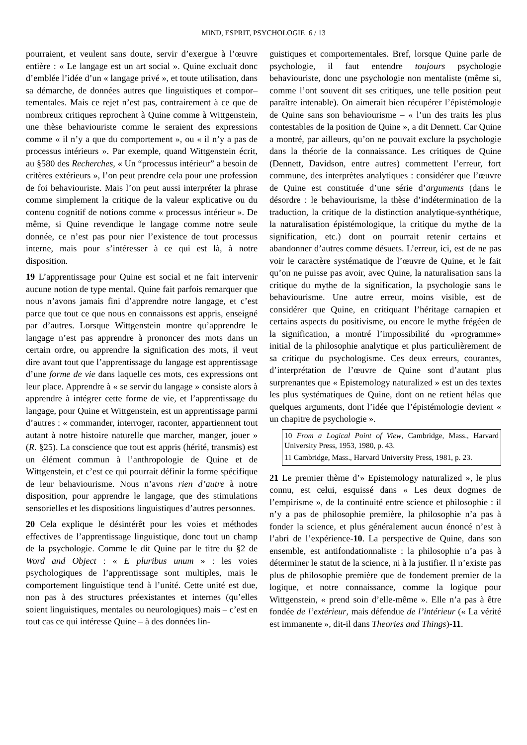MIND, ESPRIT, PSYCHOLOGIE 6 / 13
pourraient, et veulent sans doute, servir d’exergue à l’œuvre entière : « Le langage est un art social ». Quine excluait donc d’emblée l’idée d’un « langage privé », et toute utilisation, dans sa démarche, de données autres que linguistiques et compor–tementales. Mais ce rejet n’est pas, contrairement à ce que de nombreux critiques reprochent à Quine comme à Wittgenstein, une thèse behaviouriste comme le seraient des expressions comme « il n’y a que du comportement », ou « il n’y a pas de processus intérieurs ». Par exemple, quand Wittgenstein écrit, au §580 des Recherches, « Un “processus intérieur” a besoin de critères extérieurs », l’on peut prendre cela pour une profession de foi behaviouriste. Mais l’on peut aussi interpréter la phrase comme simplement la critique de la valeur explicative ou du contenu cognitif de notions comme « processus intérieur ». De même, si Quine revendique le langage comme notre seule donnée, ce n’est pas pour nier l’existence de tout processus interne, mais pour s’intéresser à ce qui est là, à notre disposition.
19 L’apprentissage pour Quine est social et ne fait intervenir aucune notion de type mental. Quine fait parfois remarquer que nous n’avons jamais fini d’apprendre notre langage, et c’est parce que tout ce que nous en connaissons est appris, enseigné par d’autres. Lorsque Wittgenstein montre qu’apprendre le langage n’est pas apprendre à prononcer des mots dans un certain ordre, ou apprendre la signification des mots, il veut dire avant tout que l’apprentissage du langage est apprentissage d’une forme de vie dans laquelle ces mots, ces expressions ont leur place. Apprendre à « se servir du langage » consiste alors à apprendre à intégrer cette forme de vie, et l’apprentissage du langage, pour Quine et Wittgenstein, est un apprentissage parmi d’autres : « commander, interroger, raconter, appartiennent tout autant à notre histoire naturelle que marcher, manger, jouer » (R. §25). La conscience que tout est appris (hérité, transmis) est un élément commun à l’anthropologie de Quine et de Wittgenstein, et c’est ce qui pourrait définir la forme spécifique de leur behaviourisme. Nous n’avons rien d’autre à notre disposition, pour apprendre le langage, que des stimulations sensorielles et les dispositions linguistiques d’autres personnes.
20 Cela explique le désintérêt pour les voies et méthodes effectives de l’apprentissage linguistique, donc tout un champ de la psychologie. Comme le dit Quine par le titre du §2 de Word and Object : « E pluribus unum » : les voies psychologiques de l’apprentissage sont multiples, mais le comportement linguistique tend à l’unité. Cette unité est due, non pas à des structures préexistantes et internes (qu’elles soient linguistiques, mentales ou neurologiques) mais – c’est en tout cas ce qui intéresse Quine – à des données lin-
guistiques et comportementales. Bref, lorsque Quine parle de psychologie, il faut entendre toujours psychologie behaviouriste, donc une psychologie non mentaliste (même si, comme l’ont souvent dit ses critiques, une telle position peut paraître intenable). On aimerait bien récupérer l’épistémologie de Quine sans son behaviourisme – « l’un des traits les plus contestables de la position de Quine », a dit Dennett. Car Quine a montré, par ailleurs, qu’on ne pouvait exclure la psychologie dans la théorie de la connaissance. Les critiques de Quine (Dennett, Davidson, entre autres) commettent l’erreur, fort commune, des interprètes analytiques : considérer que l’œuvre de Quine est constituée d’une série d’arguments (dans le désordre : le behaviourisme, la thèse d’indétermination de la traduction, la critique de la distinction analytique-synthétique, la naturalisation épistémologique, la critique du mythe de la signification, etc.) dont on pourrait retenir certains et abandonner d’autres comme désuets. L’erreur, ici, est de ne pas voir le caractère systématique de l’œuvre de Quine, et le fait qu’on ne puisse pas avoir, avec Quine, la naturalisation sans la critique du mythe de la signification, la psychologie sans le behaviourisme. Une autre erreur, moins visible, est de considérer que Quine, en critiquant l’héritage carnapien et certains aspects du positivisme, ou encore le mythe frégéen de la signification, a montré l’impossibilité du «programme» initial de la philosophie analytique et plus particulièrement de sa critique du psychologisme. Ces deux erreurs, courantes, d’interprétation de l’œuvre de Quine sont d’autant plus surprenantes que « Epistemology naturalized » est un des textes les plus systématiques de Quine, dont on ne retient hélas que quelques arguments, dont l’idée que l’épistémologie devient « un chapitre de psychologie ».
10 From a Logical Point of View, Cambridge, Mass., Harvard University Press, 1953, 1980, p. 43.
11 Cambridge, Mass., Harvard University Press, 1981, p. 23.
21 Le premier thème d’» Epistemology naturalized », le plus connu, est celui, esquissé dans « Les deux dogmes de l’empirisme », de la continuité entre science et philosophie : il n’y a pas de philosophie première, la philosophie n’a pas à fonder la science, et plus généralement aucun énoncé n’est à l’abri de l’expérience-10. La perspective de Quine, dans son ensemble, est antifondationnaliste : la philosophie n’a pas à déterminer le statut de la science, ni à la justifier. Il n’existe pas plus de philosophie première que de fondement premier de la logique, et notre connaissance, comme la logique pour Wittgenstein, « prend soin d’elle-même ». Elle n’a pas à être fondée de l’extérieur, mais défendue de l’intérieur (« La vérité est immanente », dit-il dans Theories and Things)-11.